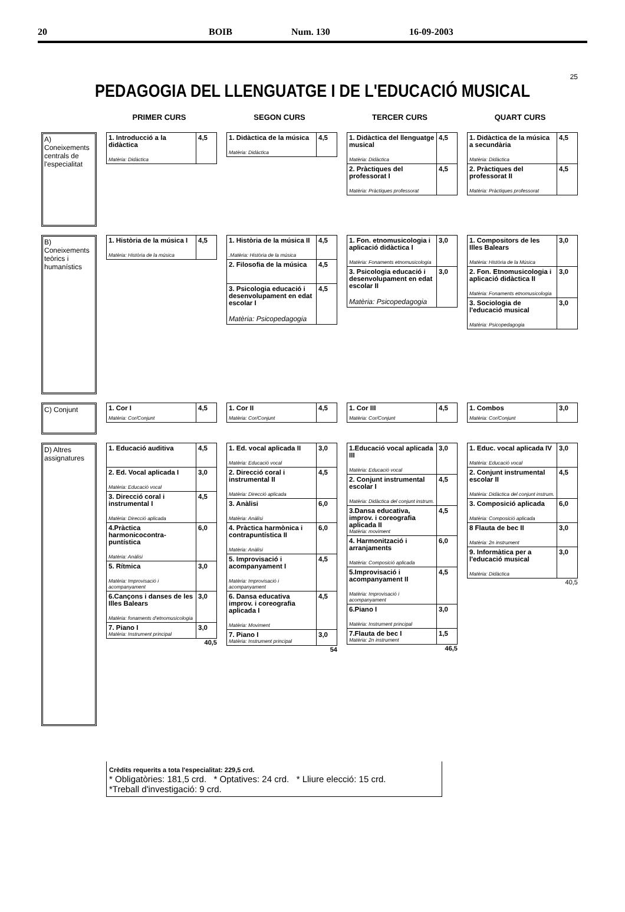20 BOIB Num. 130 16-09-2003
25
PEDAGOGIA DEL LLENGUATGE I DE L'EDUCACIÓ MUSICAL
PRIMER CURS SEGON CURS TERCER CURS QUART CURS
A) Coneixements centrals de l'especialitat
| 1. Introducció a la didàctica Matèria: Didàctica | 4,5 |
| 1. Didàctica de la música Matèria: Didàctica | 4,5 |
| 1. Didàctica del llenguatge musical Matèria: Didàctica | 4,5 |
| 2. Pràctiques del professorat I Matèria: Pràctiques professorat | 4,5 |
| 1. Didàctica de la música a secundària Matèria: Didàctica | 4,5 |
| 2. Pràctiques del professorat II Matèria: Pràctiques professorat | 4,5 |
B) Coneixements teòrics i humanístics
| 1. Història de la música I Matèria: Història de la música | 4,5 |
| 1. Història de la música II .Matèria: Història de la música | 4,5 |
| 2. Filosofia de la música | 4,5 |
| 3. Psicologia educació i desenvolupament en edat escolar I Matèria: Psicopedagogia | 4,5 |
| 1. Fon. etnomusicologia i aplicació didàctica I Matèria: Fonaments etnomusicologia | 3,0 |
| 3. Psicologia educació i desenvolupament en edat escolar II Matèria: Psicopedagogia | 3,0 |
| 1. Compositors de les Illes Balears Matèria: Història de la Música | 3,0 |
| 2. Fon. Etnomusicologia i aplicació didàctica II Matèria: Fonaments etnomusicologia | 3,0 |
| 3. Sociologia de l'educació musical Matèria: Psicopedagogia | 3,0 |
C) Conjunt
| 1. Cor I Matèria: Cor/Conjunt | 4,5 |
| 1. Cor II Matèria: Cor/Conjunt | 4,5 |
| 1. Cor III Matèria: Cor/Conjunt | 4,5 |
| 1. Combos Matèria: Cor/Conjunt | 3,0 |
D) Altres assignatures
| 1. Educació auditiva | 4,5 |
| 2. Ed. Vocal aplicada I Matèria: Educació vocal | 3,0 |
| 3. Direcció coral i instrumental I Matèria: Direcció aplicada | 4,5 |
| 4.Pràctica harmonicocontra-puntística Matèria: Anàlisi | 6,0 |
| 5. Rítmica Matèria: Improvisació i acompanyament | 3,0 |
| 6.Cançons i danses de les Illes Balears Matèria: fonaments d'etnomusicologia | 3,0 |
| 7. Piano I Matèria: Instrument principal | 3,0 |
40,5
| 1. Ed. vocal aplicada II Matèria: Educació vocal | 3,0 |
| 2. Direcció coral i instrumental II Matèria: Direcció aplicada | 4,5 |
| 3. Anàlisi Matèria: Anàlisi | 6,0 |
| 4. Pràctica harmònica i contrapuntística II Matèria: Anàlisi | 6,0 |
| 5. Improvisació i acompanyament I Matèria: Improvisació i acompanyament | 4,5 |
| 6. Dansa educativa improv. i coreografia aplicada I Matèria: Moviment | 4,5 |
| 7. Piano I Matèria: Instrument principal | 3,0 |
54
| 1.Educació vocal aplicada III Matèria: Educació vocal | 3,0 |
| 2. Conjunt instrumental escolar I Matèria: Didàctica del conjunt instrum. | 4,5 |
| 3.Dansa educativa, improv. i coreografia aplicada II Matèria: moviment | 4,5 |
| 4. Harmonització i arranjaments Matèria: Composició aplicada | 6,0 |
| 5.Improvisació i acompanyament II Matèria: Improvisació i acompanyament | 4,5 |
| 6.Piano I Matèria: Instrument principal | 3,0 |
| 7.Flauta de bec I Matèria: 2n instrument | 1,5 |
46,5
| 1. Educ. vocal aplicada IV Matèria: Educació vocal | 3,0 |
| 2. Conjunt instrumental escolar II Matèria: Didàctica del conjunt instrum. | 4,5 |
| 3. Composició aplicada Matèria: Composició aplicada | 6,0 |
| 8 Flauta de bec II Matèria: 2n instrument | 3,0 |
| 9. Informàtica per a l'educació musical Matèria: Didàctica | 3,0 |
40,5
Crèdits requerits a tota l'especialitat: 229,5 crd.
* Obligatòries: 181,5 crd. * Optatives: 24 crd. * Lliure elecció: 15 crd.
*Treball d'investigació: 9 crd.